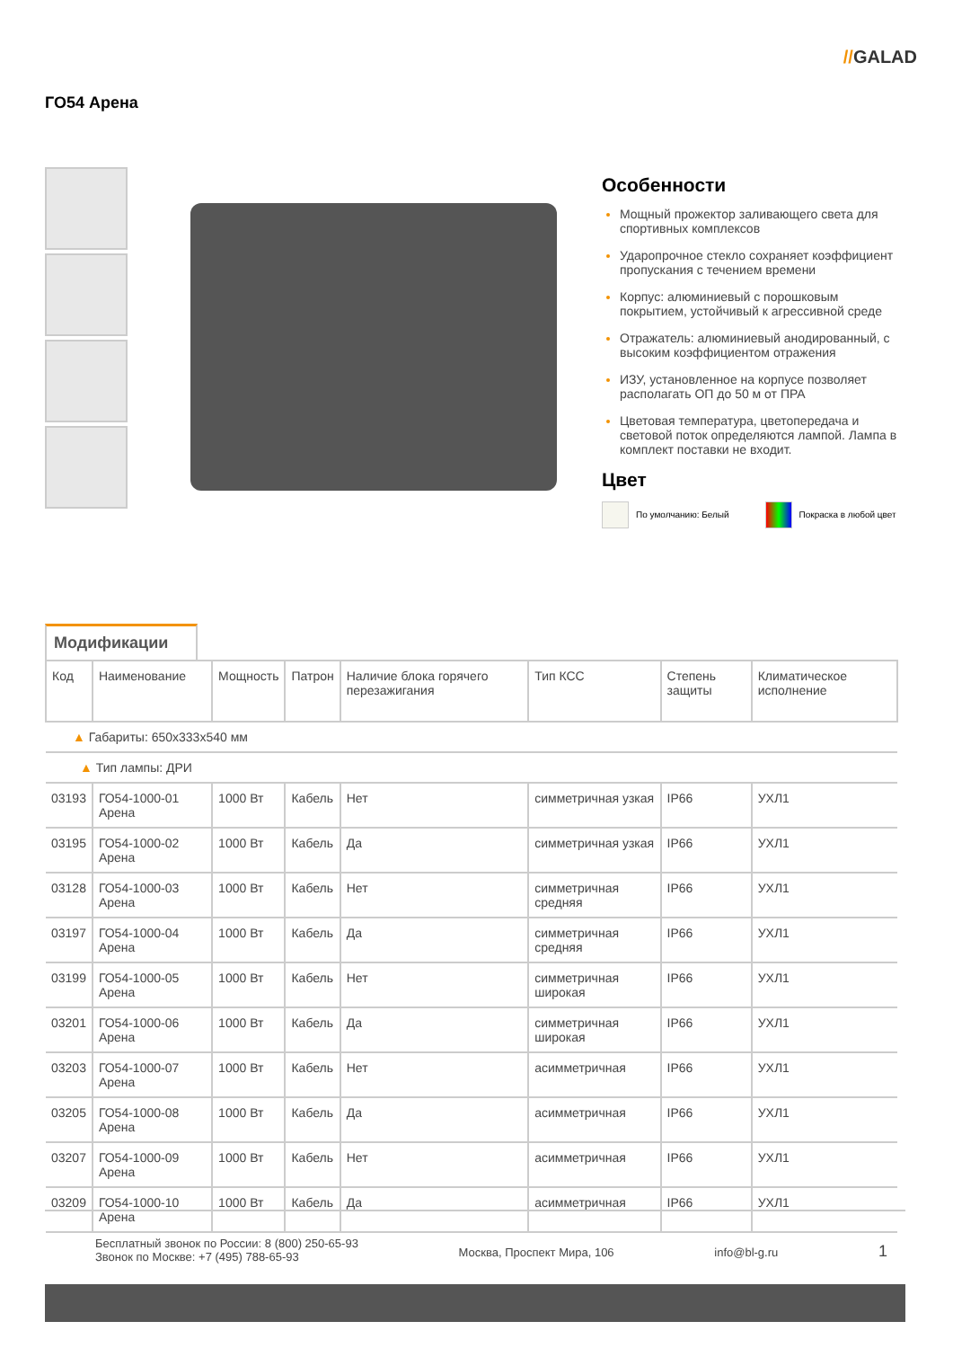//GALAD
ГО54 Арена
Особенности
Мощный прожектор заливающего света для спортивных комплексов
Ударопрочное стекло сохраняет коэффициент пропускания с течением времени
Корпус: алюминиевый с порошковым покрытием, устойчивый к агрессивной среде
Отражатель: алюминиевый анодированный, с высоким коэффициентом отражения
ИЗУ, установленное на корпусе позволяет располагать ОП до 50 м от ПРА
Цветовая температура, цветопередача и световой поток определяются лампой. Лампа в комплект поставки не входит.
Цвет
По умолчанию: Белый Покраска в любой цвет
Модификации
| Код | Наименование | Мощность | Патрон | Наличие блока горячего перезажигания | Тип КСС | Степень защиты | Климатическое исполнение |
| --- | --- | --- | --- | --- | --- | --- | --- |
| ▲ Габариты: 650x333x540 мм | | | | | | | |
| ▲ Тип лампы: ДРИ | | | | | | | |
| 03193 | ГО54-1000-01 Арена | 1000 Вт | Кабель | Нет | симметричная узкая | IP66 | УХЛ1 |
| 03195 | ГО54-1000-02 Арена | 1000 Вт | Кабель | Да | симметричная узкая | IP66 | УХЛ1 |
| 03128 | ГО54-1000-03 Арена | 1000 Вт | Кабель | Нет | симметричная средняя | IP66 | УХЛ1 |
| 03197 | ГО54-1000-04 Арена | 1000 Вт | Кабель | Да | симметричная средняя | IP66 | УХЛ1 |
| 03199 | ГО54-1000-05 Арена | 1000 Вт | Кабель | Нет | симметричная широкая | IP66 | УХЛ1 |
| 03201 | ГО54-1000-06 Арена | 1000 Вт | Кабель | Да | симметричная широкая | IP66 | УХЛ1 |
| 03203 | ГО54-1000-07 Арена | 1000 Вт | Кабель | Нет | асимметричная | IP66 | УХЛ1 |
| 03205 | ГО54-1000-08 Арена | 1000 Вт | Кабель | Да | асимметричная | IP66 | УХЛ1 |
| 03207 | ГО54-1000-09 Арена | 1000 Вт | Кабель | Нет | асимметричная | IP66 | УХЛ1 |
| 03209 | ГО54-1000-10 Арена | 1000 Вт | Кабель | Да | асимметричная | IP66 | УХЛ1 |
Бесплатный звонок по России: 8 (800) 250-65-93
Звонок по Москве: +7 (495) 788-65-93
Москва, Проспект Мира, 106 info@bl-g.ru
1